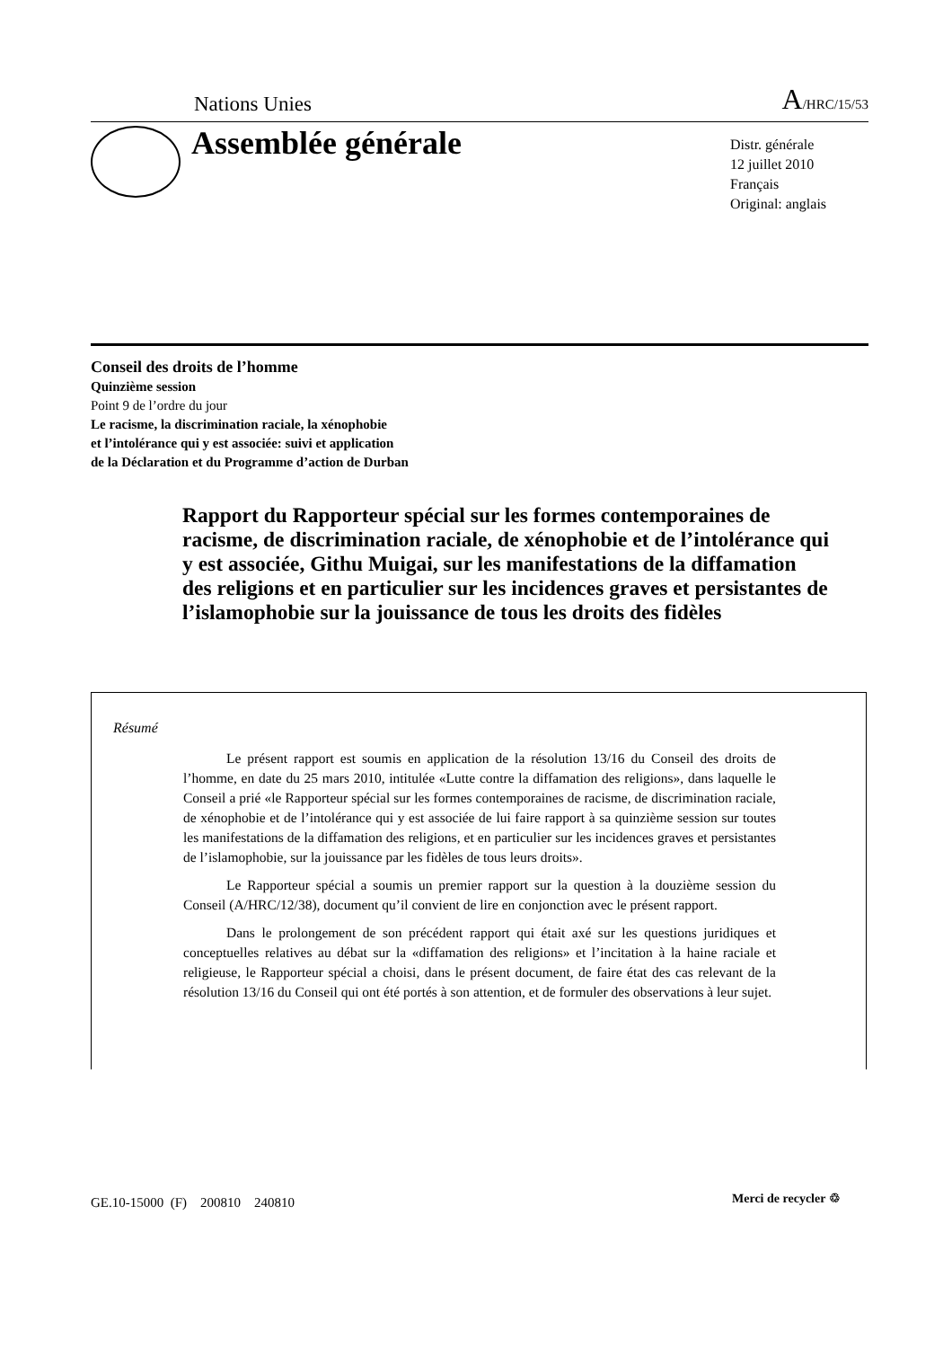Nations Unies A/HRC/15/53
Assemblée générale
Distr. générale
12 juillet 2010
Français
Original: anglais
Conseil des droits de l’homme
Quinzième session
Point 9 de l’ordre du jour
Le racisme, la discrimination raciale, la xénophobie
et l’intolérance qui y est associée: suivi et application
de la Déclaration et du Programme d’action de Durban
Rapport du Rapporteur spécial sur les formes contemporaines de racisme, de discrimination raciale, de xénophobie et de l’intolérance qui y est associée, Githu Muigai, sur les manifestations de la diffamation des religions et en particulier sur les incidences graves et persistantes de l’islamophobie sur la jouissance de tous les droits des fidèles
Résumé
Le présent rapport est soumis en application de la résolution 13/16 du Conseil des droits de l’homme, en date du 25 mars 2010, intitulée «Lutte contre la diffamation des religions», dans laquelle le Conseil a prié «le Rapporteur spécial sur les formes contemporaines de racisme, de discrimination raciale, de xénophobie et de l’intolérance qui y est associée de lui faire rapport à sa quinzième session sur toutes les manifestations de la diffamation des religions, et en particulier sur les incidences graves et persistantes de l’islamophobie, sur la jouissance par les fidèles de tous leurs droits».
Le Rapporteur spécial a soumis un premier rapport sur la question à la douzième session du Conseil (A/HRC/12/38), document qu’il convient de lire en conjonction avec le présent rapport.
Dans le prolongement de son précédent rapport qui était axé sur les questions juridiques et conceptuelles relatives au débat sur la «diffamation des religions» et l’incitation à la haine raciale et religieuse, le Rapporteur spécial a choisi, dans le présent document, de faire état des cas relevant de la résolution 13/16 du Conseil qui ont été portés à son attention, et de formuler des observations à leur sujet.
GE.10-15000 (F) 200810 240810
Merci de recycler ♲